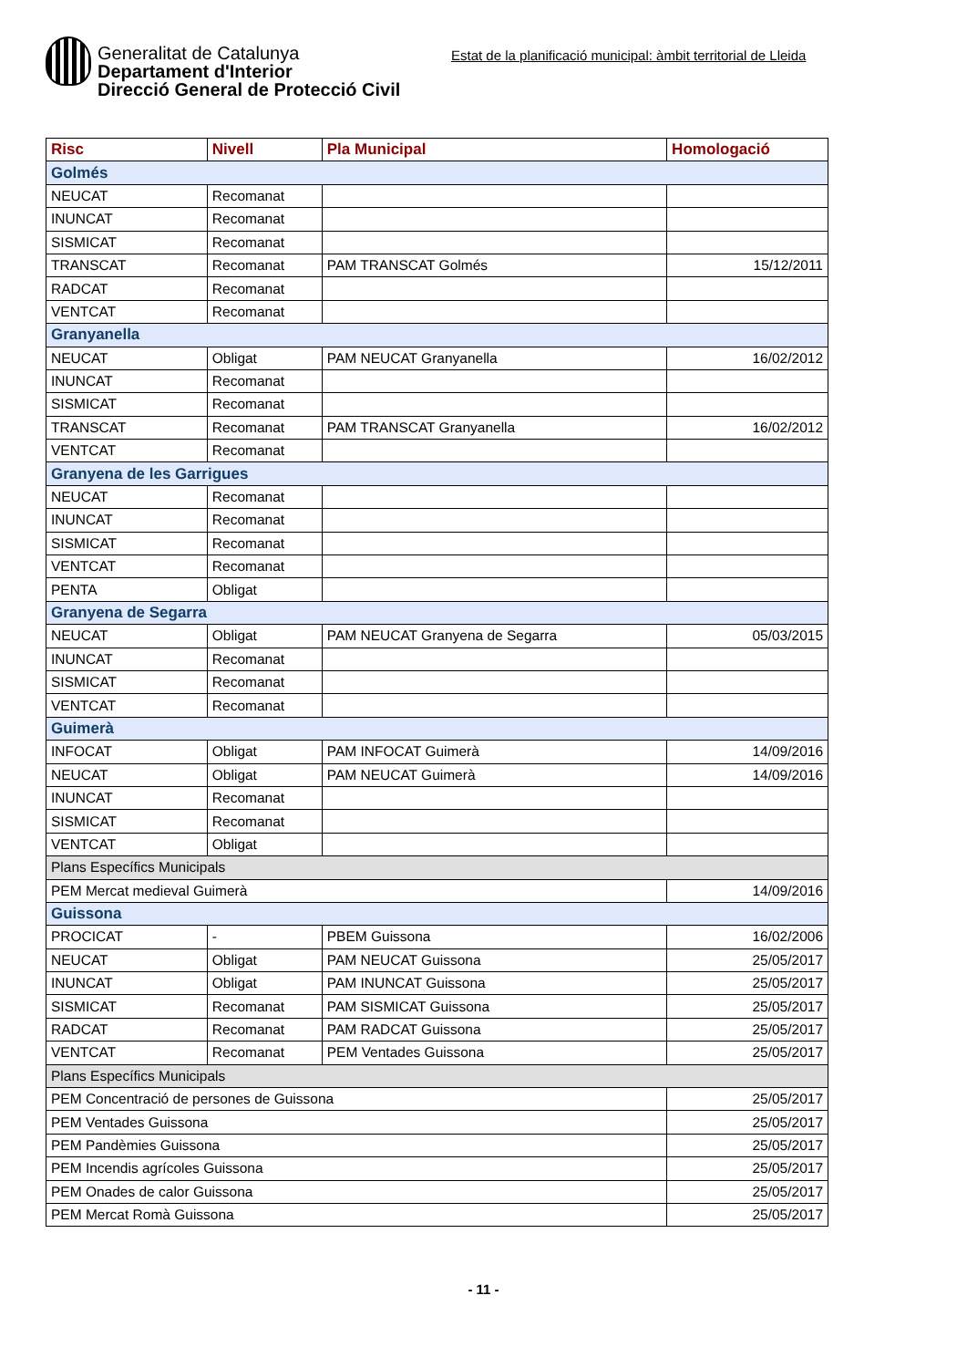Generalitat de Catalunya
Departament d'Interior
Direcció General de Protecció Civil
Estat de la planificació municipal: àmbit territorial de Lleida
| Risc | Nivell | Pla Municipal | Homologació |
| --- | --- | --- | --- |
| Golmés | | | |
| NEUCAT | Recomanat | | |
| INUNCAT | Recomanat | | |
| SISMICAT | Recomanat | | |
| TRANSCAT | Recomanat | PAM TRANSCAT Golmés | 15/12/2011 |
| RADCAT | Recomanat | | |
| VENTCAT | Recomanat | | |
| Granyanella | | | |
| NEUCAT | Obligat | PAM NEUCAT Granyanella | 16/02/2012 |
| INUNCAT | Recomanat | | |
| SISMICAT | Recomanat | | |
| TRANSCAT | Recomanat | PAM TRANSCAT Granyanella | 16/02/2012 |
| VENTCAT | Recomanat | | |
| Granyena de les Garrigues | | | |
| NEUCAT | Recomanat | | |
| INUNCAT | Recomanat | | |
| SISMICAT | Recomanat | | |
| VENTCAT | Recomanat | | |
| PENTA | Obligat | | |
| Granyena de Segarra | | | |
| NEUCAT | Obligat | PAM NEUCAT Granyena de Segarra | 05/03/2015 |
| INUNCAT | Recomanat | | |
| SISMICAT | Recomanat | | |
| VENTCAT | Recomanat | | |
| Guimerà | | | |
| INFOCAT | Obligat | PAM INFOCAT Guimerà | 14/09/2016 |
| NEUCAT | Obligat | PAM NEUCAT Guimerà | 14/09/2016 |
| INUNCAT | Recomanat | | |
| SISMICAT | Recomanat | | |
| VENTCAT | Obligat | | |
| Plans Específics Municipals | | | |
| PEM Mercat medieval Guimerà | | | 14/09/2016 |
| Guissona | | | |
| PROCICAT | - | PBEM Guissona | 16/02/2006 |
| NEUCAT | Obligat | PAM NEUCAT Guissona | 25/05/2017 |
| INUNCAT | Obligat | PAM INUNCAT Guissona | 25/05/2017 |
| SISMICAT | Recomanat | PAM SISMICAT Guissona | 25/05/2017 |
| RADCAT | Recomanat | PAM RADCAT Guissona | 25/05/2017 |
| VENTCAT | Recomanat | PEM Ventades Guissona | 25/05/2017 |
| Plans Específics Municipals | | | |
| PEM Concentració de persones de Guissona | | | 25/05/2017 |
| PEM Ventades Guissona | | | 25/05/2017 |
| PEM Pandèmies Guissona | | | 25/05/2017 |
| PEM Incendis agrícoles Guissona | | | 25/05/2017 |
| PEM Onades de calor Guissona | | | 25/05/2017 |
| PEM Mercat Romà Guissona | | | 25/05/2017 |
- 11 -